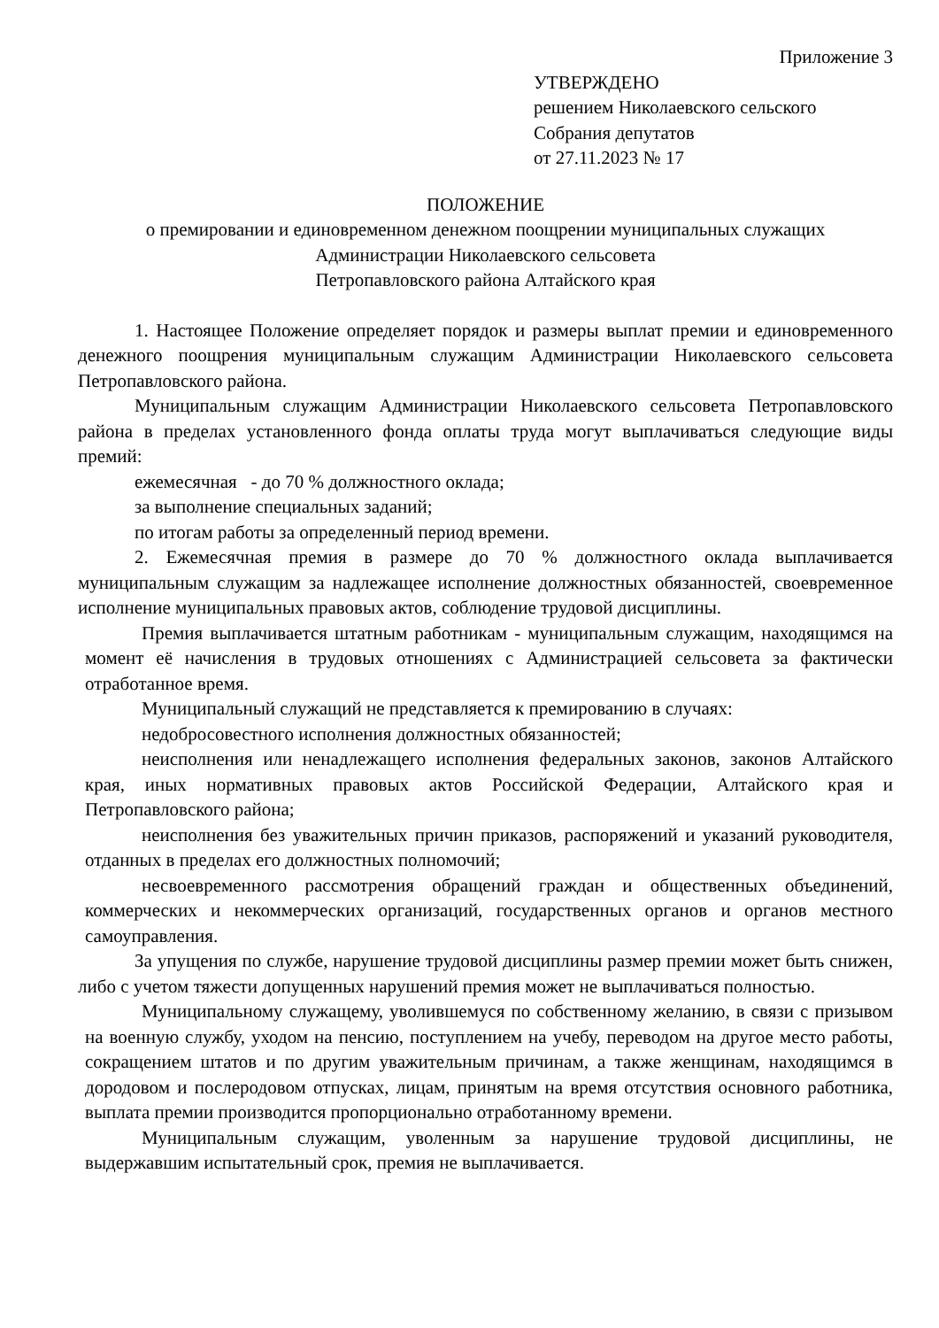Приложение 3
УТВЕРЖДЕНО
решением Николаевского сельского
Собрания депутатов
от 27.11.2023 № 17
ПОЛОЖЕНИЕ
о премировании и единовременном денежном поощрении муниципальных служащих
Администрации Николаевского сельсовета
Петропавловского района Алтайского края
1. Настоящее Положение определяет порядок и размеры выплат премии и единовременного денежного поощрения муниципальным служащим Администрации Николаевского сельсовета Петропавловского района.
Муниципальным служащим Администрации Николаевского сельсовета Петропавловского района в пределах установленного фонда оплаты труда могут выплачиваться следующие виды премий:
ежемесячная - до 70 % должностного оклада;
за выполнение специальных заданий;
по итогам работы за определенный период времени.
2. Ежемесячная премия в размере до 70 % должностного оклада выплачивается муниципальным служащим за надлежащее исполнение должностных обязанностей, своевременное исполнение муниципальных правовых актов, соблюдение трудовой дисциплины.
Премия выплачивается штатным работникам - муниципальным служащим, находящимся на момент её начисления в трудовых отношениях с Администрацией сельсовета за фактически отработанное время.
Муниципальный служащий не представляется к премированию в случаях:
недобросовестного исполнения должностных обязанностей;
неисполнения или ненадлежащего исполнения федеральных законов, законов Алтайского края, иных нормативных правовых актов Российской Федерации, Алтайского края и Петропавловского района;
неисполнения без уважительных причин приказов, распоряжений и указаний руководителя, отданных в пределах его должностных полномочий;
несвоевременного рассмотрения обращений граждан и общественных объединений, коммерческих и некоммерческих организаций, государственных органов и органов местного самоуправления.
За упущения по службе, нарушение трудовой дисциплины размер премии может быть снижен, либо с учетом тяжести допущенных нарушений премия может не выплачиваться полностью.
Муниципальному служащему, уволившемуся по собственному желанию, в связи с призывом на военную службу, уходом на пенсию, поступлением на учебу, переводом на другое место работы, сокращением штатов и по другим уважительным причинам, а также женщинам, находящимся в дородовом и послеродовом отпусках, лицам, принятым на время отсутствия основного работника, выплата премии производится пропорционально отработанному времени.
Муниципальным служащим, уволенным за нарушение трудовой дисциплины, не выдержавшим испытательный срок, премия не выплачивается.